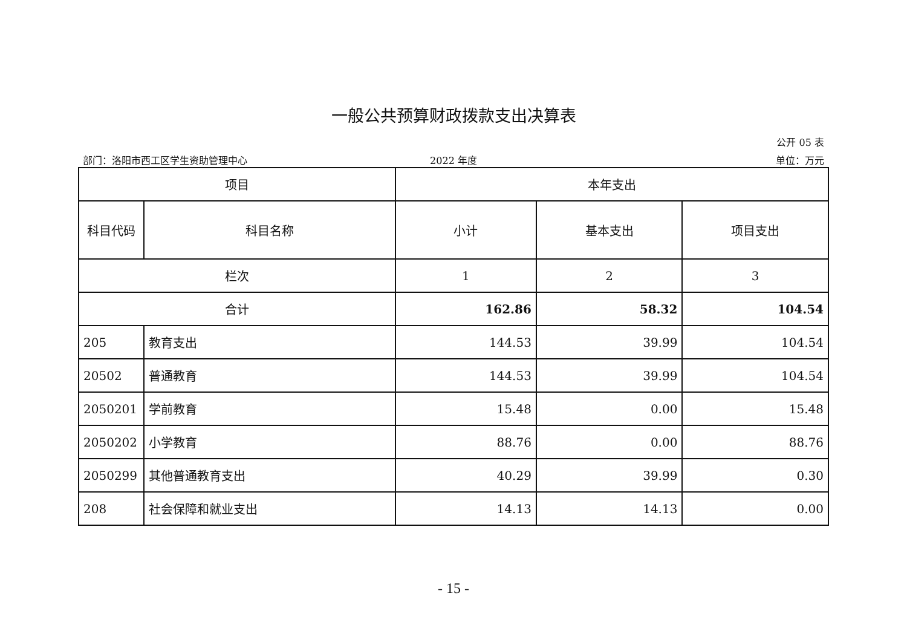一般公共预算财政拨款支出决算表
公开 05 表
部门：洛阳市西工区学生资助管理中心 2022 年度 单位：万元
| 项目 | | 本年支出 | | |
| --- | --- | --- | --- | --- |
| 科目代码 | 科目名称 | 小计 | 基本支出 | 项目支出 |
| 栏次 | | 1 | 2 | 3 |
| 合计 | | 162.86 | 58.32 | 104.54 |
| 205 | 教育支出 | 144.53 | 39.99 | 104.54 |
| 20502 | 普通教育 | 144.53 | 39.99 | 104.54 |
| 2050201 | 学前教育 | 15.48 | 0.00 | 15.48 |
| 2050202 | 小学教育 | 88.76 | 0.00 | 88.76 |
| 2050299 | 其他普通教育支出 | 40.29 | 39.99 | 0.30 |
| 208 | 社会保障和就业支出 | 14.13 | 14.13 | 0.00 |
- 15 -